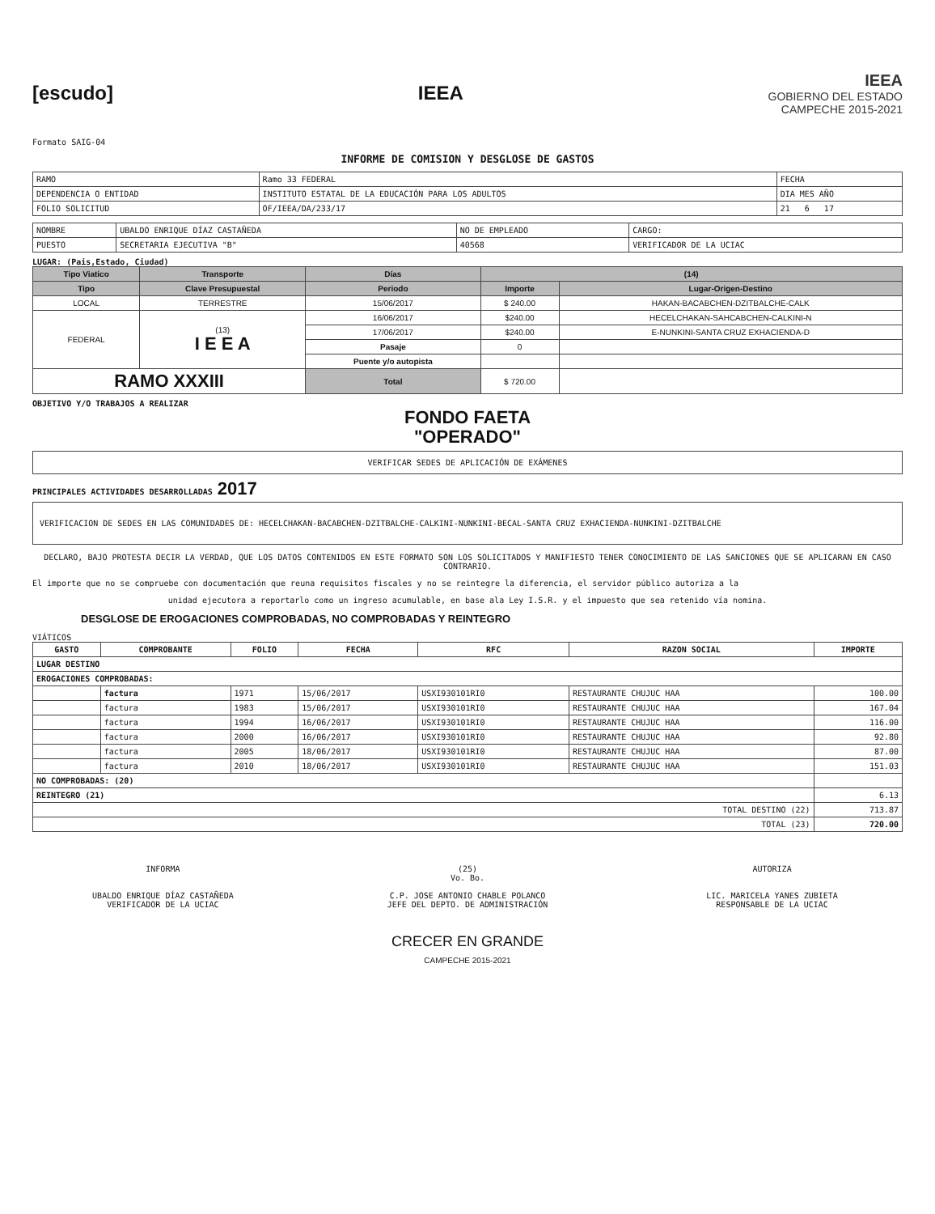[escudo] IEEA
IEEA
GOBIERNO DEL ESTADO
CAMPECHE 2015-2021
Formato SAIG-04
INFORME DE COMISION Y DESGLOSE DE GASTOS
| RAMO | Ramo 33 FEDERAL | FECHA |
| DEPENDENCIA O ENTIDAD | INSTITUTO ESTATAL DE LA EDUCACIÓN PARA LOS ADULTOS | DIA MES AÑO |
| FOLIO SOLICITUD | OF/IEEA/DA/233/17 | 21 6 17 |
| NOMBRE | UBALDO ENRIQUE DÍAZ CASTAÑEDA | NO DE EMPLEADO | CARGO: |
| PUESTO | SECRETARIA EJECUTIVA "B" | 40568 | VERIFICADOR DE LA UCIAC |
LUGAR: (Pais,Estado, Ciudad)
| Tipo Viatico | Transporte | Días | (14) | |
| --- | --- | --- | --- | --- |
| Tipo | Clave Presupuestal | Periodo | Importe | Lugar-Origen-Destino |
| LOCAL | TERRESTRE | 15/06/2017 | $ 240.00 | HAKAN-BACABCHEN-DZITBALCHE-CALK |
| FEDERAL | (13) I E E A | 16/06/2017 | $240.00 | HECELCHAKAN-SAHCABCHEN-CALKINI-N |
| | | 17/06/2017 | $240.00 | E-NUNKINI-SANTA CRUZ EXHACIENDA-D |
| | | Pasaje | 0 | |
| | | Puente y/o autopista | | |
| RAMO XXXIII | | Total | $ 720.00 | |
OBJETIVO Y/O TRABAJOS A REALIZAR
FONDO FAETA
"OPERADO"
VERIFICAR SEDES DE APLICACIÓN DE EXÁMENES
PRINCIPALES ACTIVIDADES DESARROLLADAS 2017
VERIFICACION DE SEDES EN LAS COMUNIDADES DE: HECELCHAKAN-BACABCHEN-DZITBALCHE-CALKINI-NUNKINI-BECAL-SANTA CRUZ EXHACIENDA-NUNKINI-DZITBALCHE
DECLARO, BAJO PROTESTA DECIR LA VERDAD, QUE LOS DATOS CONTENIDOS EN ESTE FORMATO SON LOS SOLICITADOS Y MANIFIESTO TENER CONOCIMIENTO DE LAS SANCIONES QUE SE APLICARAN EN CASO CONTRARIO.
El importe que no se compruebe con documentación que reuna requisitos fiscales y no se reintegre la diferencia, el servidor público autoriza a la
unidad ejecutora a reportarlo como un ingreso acumulable, en base ala Ley I.S.R. y el impuesto que sea retenido vía nomina.
DESGLOSE DE EROGACIONES COMPROBADAS, NO COMPROBADAS Y REINTEGRO
VIÁTICOS
| GASTO | COMPROBANTE | FOLIO | FECHA | RFC | RAZON SOCIAL | IMPORTE |
| --- | --- | --- | --- | --- | --- | --- |
| LUGAR DESTINO | | | | | | |
| EROGACIONES COMPROBADAS: | | | | | | |
| | factura | 1971 | 15/06/2017 | USXI930101RI0 | RESTAURANTE CHUJUC HAA | 100.00 |
| | factura | 1983 | 15/06/2017 | USXI930101RI0 | RESTAURANTE CHUJUC HAA | 167.04 |
| | factura | 1994 | 16/06/2017 | USXI930101RI0 | RESTAURANTE CHUJUC HAA | 116.00 |
| | factura | 2000 | 16/06/2017 | USXI930101RI0 | RESTAURANTE CHUJUC HAA | 92.80 |
| | factura | 2005 | 18/06/2017 | USXI930101RI0 | RESTAURANTE CHUJUC HAA | 87.00 |
| | factura | 2010 | 18/06/2017 | USXI930101RI0 | RESTAURANTE CHUJUC HAA | 151.03 |
| NO COMPROBADAS: (20) | | | | | | |
| REINTEGRO (21) | | | | | | 6.13 |
| TOTAL DESTINO (22) | | | | | | 713.87 |
| TOTAL (23) | | | | | | 720.00 |
INFORMA
UBALDO ENRIQUE DÍAZ CASTAÑEDA
VERIFICADOR DE LA UCIAC
(25)
Vo. Bo.
C.P. JOSE ANTONIO CHABLE POLANCO
JEFE DEL DEPTO. DE ADMINISTRACIÓN
AUTORIZA
LIC. MARICELA YANES ZUBIETA
RESPONSABLE DE LA UCIAC
CRECER EN GRANDE
CAMPECHE 2015-2021